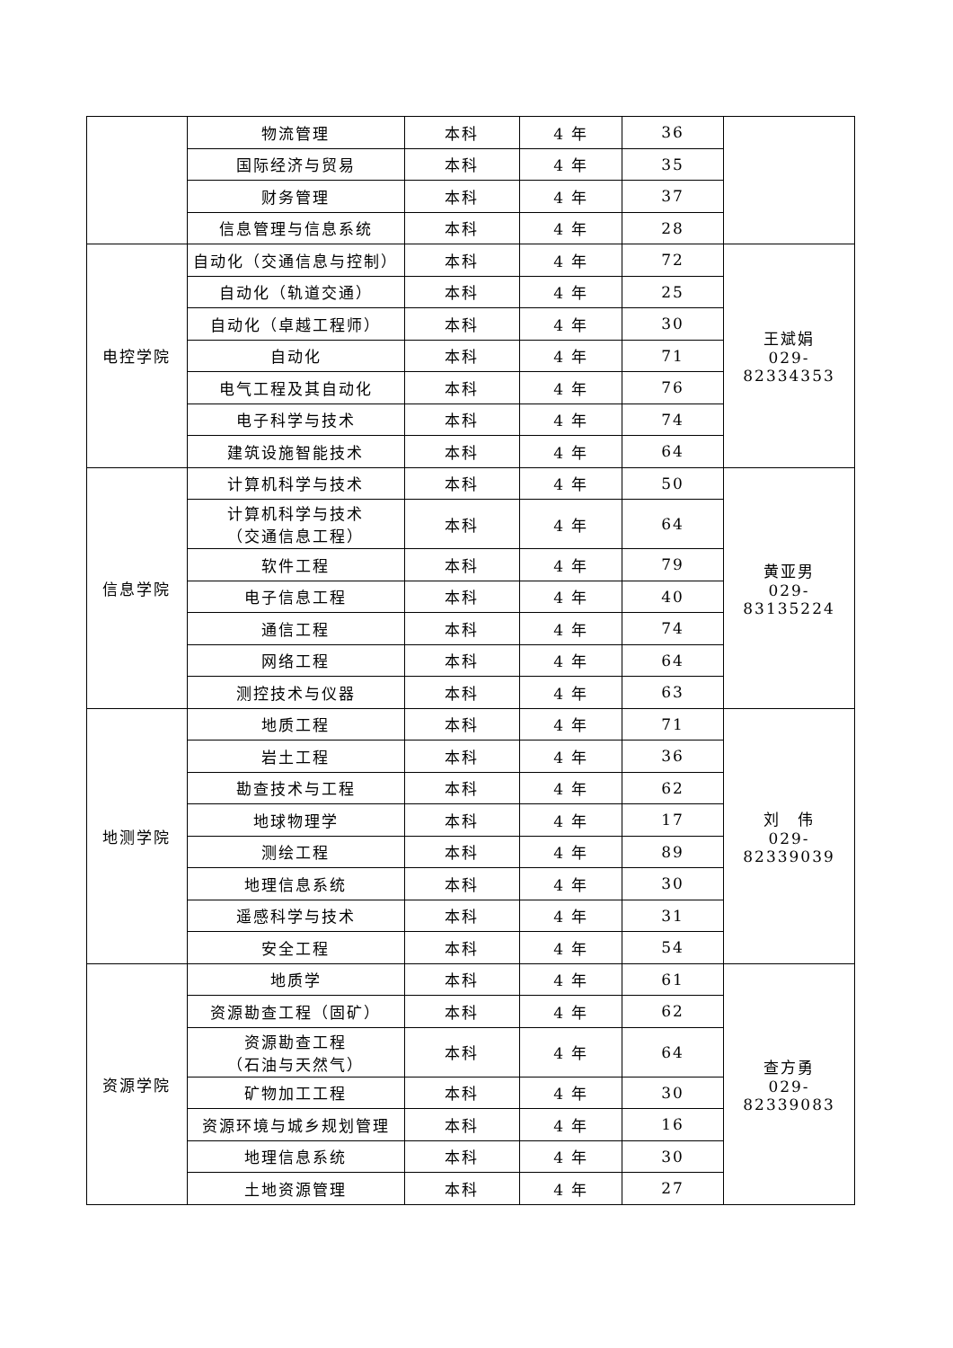| | 物流管理 | 本科 | 4 年 | 36 | |
| | 国际经济与贸易 | 本科 | 4 年 | 35 | |
| | 财务管理 | 本科 | 4 年 | 37 | |
| | 信息管理与信息系统 | 本科 | 4 年 | 28 | |
| 电控学院 | 自动化（交通信息与控制） | 本科 | 4 年 | 72 | 王斌娟 029-82334353 |
| | 自动化（轨道交通） | 本科 | 4 年 | 25 | |
| | 自动化（卓越工程师） | 本科 | 4 年 | 30 | |
| | 自动化 | 本科 | 4 年 | 71 | |
| | 电气工程及其自动化 | 本科 | 4 年 | 76 | |
| | 电子科学与技术 | 本科 | 4 年 | 74 | |
| | 建筑设施智能技术 | 本科 | 4 年 | 64 | |
| 信息学院 | 计算机科学与技术 | 本科 | 4 年 | 50 | 黄亚男 029-83135224 |
| | 计算机科学与技术 （交通信息工程） | 本科 | 4 年 | 64 | |
| | 软件工程 | 本科 | 4 年 | 79 | |
| | 电子信息工程 | 本科 | 4 年 | 40 | |
| | 通信工程 | 本科 | 4 年 | 74 | |
| | 网络工程 | 本科 | 4 年 | 64 | |
| | 测控技术与仪器 | 本科 | 4 年 | 63 | |
| 地测学院 | 地质工程 | 本科 | 4 年 | 71 | 刘 伟 029-82339039 |
| | 岩土工程 | 本科 | 4 年 | 36 | |
| | 勘查技术与工程 | 本科 | 4 年 | 62 | |
| | 地球物理学 | 本科 | 4 年 | 17 | |
| | 测绘工程 | 本科 | 4 年 | 89 | |
| | 地理信息系统 | 本科 | 4 年 | 30 | |
| | 遥感科学与技术 | 本科 | 4 年 | 31 | |
| | 安全工程 | 本科 | 4 年 | 54 | |
| 资源学院 | 地质学 | 本科 | 4 年 | 61 | 查方勇 029-82339083 |
| | 资源勘查工程（固矿） | 本科 | 4 年 | 62 | |
| | 资源勘查工程 （石油与天然气） | 本科 | 4 年 | 64 | |
| | 矿物加工工程 | 本科 | 4 年 | 30 | |
| | 资源环境与城乡规划管理 | 本科 | 4 年 | 16 | |
| | 地理信息系统 | 本科 | 4 年 | 30 | |
| | 土地资源管理 | 本科 | 4 年 | 27 | |